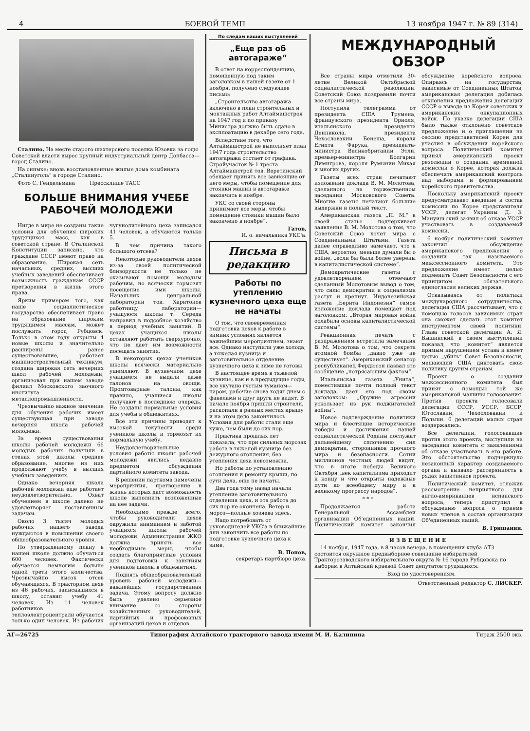4 БОЕВОЙ ТЕМП 13 ноября 1947 г. № 89 (314)
Сталино. На месте старого шахтерского поселка Юзовка за годы Советской власти вырос крупный индустриальный центр Донбасса—город Сталино.
На снимке: вновь восстановленные жилые дома комбината „Сталинуголь“ в городе Сталино.
Фото С. Гендельмана Пресcклише ТАСС
БОЛЬШЕ ВНИМАНИЯ УЧЕБЕ РАБОЧЕЙ МОЛОДЕЖИ
Нигде в мире не созданы такие условия для обучения широких трудящихся масс, как в советской стране. В Сталинской Конституции записано, что граждане СССР имеют право на образование. Широкая сеть начальных, средних, высших учебных заведений обеспечивает возможность гражданам СССР претворения в жизнь этого права.
Ярким примером того, как наше социалистическое государство обеспечивает право на образование широким трудящимся массам, может послужить город Рубцовск. Только в этом году открыты 4 новые школы и значительно расширены ранее существовавшие, работает машиностроительный техникум, создана широкая сеть вечерних школ рабочей молодежи, организован при нашем заводе филиал Московского заочного института металлопромышленности.
Чрезвычайно важное значение для обучения рабочих имеет существующая при заводе вечерняя школа рабочей молодежи.
За время существования школы рабочей молодежи 66 молодых рабочих получили в стенах этой школы среднее образование, многие из них продолжают учебу в высших учебных заведениях.
Однако вечерняя школа рабочей молодежи еще работает неудовлетворительно. Охват обучением в школе далеко не удовлетворяет поставленным задачам.
Около 3 тысяч молодых рабочих нашего завода нуждаются в повышении своего общеобразовательного уровня.
По утвержденному плану в нашей школе должно обучаться 600 человек. Фактически обучается немногим больше одной трети этого количества. Чрезвычайно высок отсев обучающихся. В тракторном цехе из 46 рабочих, записавшихся в школу, оставил учебу 41 человек. Из 11 человек работников теплоэлектроцентрали обучается только один человек. Из рабочих чугунолитейного цеха записался 41 человек, а обучаются только 5.
В чем причина такого большого отсева?
Некоторые руководители цехов из-за своей политической близорукости не только не оказывают помощи молодым рабочим, но всячески тормозят посещение ими школы. Начальник центральной лаборатории тов. Харитонов работницу лаборатории—учащуюся школы т. Середа направил в подсобное хозяйство в период учебных занятий. В цехах учащихся школы оставляют работать сверхурочно, что не дает им возможности посещать занятия.
В некоторых цехах учеников школы всячески материально ущемляют. В кузнечном цехе учащимся не выдали даже талонов на овощи. Промтоварные талоны, как правило, учащиеся школы получают в последнюю очередь. Не созданы нормальные условия для учебы в общежитиях.
Все эти причины приводят к высокой текучести среди учеников школы и тормозят их нормальную учебу.
Неудовлетворительные условия работы школы рабочей молодежи явились недавно предметом обсуждения партийного комитета завода.
В решении парткома намечены мероприятия, претворение в жизнь которых даст возможность школе выполнить возложенные на нее задачи.
Необходимо прежде всего, чтобы руководители цехов окружили вниманием и заботой учащихся школы рабочей молодежи. Администрация ЖКО должна принять все необходимые меры, чтобы создать благоприятные условия для подготовки к занятиям учеников школы в общежитиях.
Поднять общеобразовательный уровень рабочей молодежи—важнейшая государственная задача. Этому вопросу должно быть уделено серьезное внимание со стороны хозяйственных руководителей, партийных и профсоюзных организаций цехов и отделов.
По следам наших выступлений
„Еще раз об автогараже“
В ответ на корреспонденцию, помещенную под таким заголовком в нашей газете от 1 ноября, получено следующее письмо:
„Строительство автогаража включено в план строительных и монтажных работ Алтаймашстроя на 1947 год и по приказу Министра должно быть сдано в эксплоатацию в декабре сего года.
Вследствие того, что Алтаймашстрой не выполняет план 1947 года строительство автогаража отстает от графика. Стройучасток № 1 треста Алтаймашстрой тов. Веретинский обещает принять все зависящие от него меры, чтобы помещение для стоянки машин в автогараже закончить в ноябре.
УКС со своей стороны принимает все меры, чтобы помещение стоянки машин было закончено в ноябре“.
Гатов,
И. о. начальника УКС'а.
Письма в редакцию
Работы по утеплению кузнечного цеха еще не начаты
О том, что своевременная подготовка цехов к работе в зимних условиях является важнейшим мероприятием, знают все. Однако наступили уже холода, а тяжелая кузница и заготовительное отделение кузнечного цеха к зиме не готовы.
В настоящее время в тяжелой кузнице, как и в предыдущие годы, все укутано густым туманом—паром, рабочие снова ходят днем с факелами и друг друга не видят. В начале ноября пришли строители, раскопали в разных местах крышу и на этом дело закончилось. Условия для работы стали еще хуже, чем были до сих пор.
Практика прошлых лет показала, что при сильных морозах работа в тяжелой кузнице без дежурного отопления, без утепления цеха невозможна.
Но работы по установлению отопления и ремонту крыши, по сути дела, еще не начаты.
Два года тому назад начали утепление заготовительного отделения цеха, и эта работа до сих пор не окончена. Ветер и мороз—полные хозяева здесь.
Надо потребовать от руководителей УКС'а в ближайшие дни закончить все работы по подготовке кузнечного цеха к зиме.
В. Попов,
секретарь партбюро цеха.
МЕЖДУНАРОДНЫЙ ОБЗОР
Все страны мира отметили 30-летие Великой Октябрьской социалистической революции. Советский Союз поздравили почти все страны мира.
Поступила телеграмма от президента США Трумена, французского президента Ориоля, итальянского президента Денникола, президента Чехословакии Бенеша, короля Египта Фарука, президента-министра Великобритании Этли, премьер-министра Болгарии Димитрова, короля Румынии Михая и многих других.
Газеты всех стран печатают изложение доклада В. М. Молотова, сделанного на торжественном заседании Московского Совета. Многие газеты печатают большие выдержки и полный текст.
Американская газета „П. М.“ в своей статье подчеркивает заявление В. М. Молотова о том, что Советский Союз хочет мира с Соединенными Штатами. Газета далее справедливо замечает, что в США, вероятно, меньше думали бы о войне, „если бы были более уверены в капиталистической системе“.
Демократические газеты с удовлетворением отмечают сделанный Молотовым вывод о том, что силы демократии и социализма растут и крепнут. Индонезийская газета „Берита Индонезия“ самое изложение доклада помещает под заголовком: „Вторая мировая война ослабила основы капиталистической системы“.
Реакционная печать с раздражением встретила замечания В. М. Молотова о том, что секрета атомной бомбы „давно уже не существует“. Американский сенатор республиканец Фердюсон назвал это сообщение „потрясающим фактом“.
Итальянская газета „Унита“, поместившая почти полный текст доклада, дает его под своим заголовком: „Оружие агрессии ускользает из рук поджигателей войны“.
Новое подтверждение политики мира и блестящие исторические победы и достижения нашей социалистической Родины послужат дальнейшему сплочению сил демократии, сторонников прочного мира и безопасности. Сотни миллионов честных людей видят, что в итоге победы Великого Октября „век капитализма приходит к концу и что открыты надежные пути ко всеобщему миру и к великому прогрессу народов“.
* * *
Продолжается работа Генеральной Ассамблеи организации Об'единенных наций. Политический комитет закончил обсуждение корейского вопроса. Опираясь на государства, зависимые от Соединенных Штатов, американская делегация добилась отклонения предложения делегации СССР о выводе из Кореи советских и американских оккупационных войск. По указке делегации США было также отклонено советское предложение и о приглашении на сессию представителей Кореи для участия в обсуждении корейского вопроса. Политический комитет принял американский проект резолюции о создании временной комиссии о Корее, которая должна обеспечить американский контроль над выборами и формированием корейского правительства.
Поскольку американский проект предусматривает введение в состав комиссии по Корее представителя УССР, делегат Украины Д. З. Мануильский заявил об отказе УССР участвовать в создаваемой комиссии.
6 ноября политический комитет закончил обсуждение американского предложения о создании так называемого межсессионного комитета. Это предложение имеет целью подменить Совет Безопасности с его принципом обязательного единогласия великих держав.
Отказываясь от политики международного сотрудничества, делегация США рассчитывает, что с помощью голосов зависимых стран она сможет сделать этот комитет инструментом своей политики. Глава советской делегации А. Я. Вышинский в своем выступлении показал, что „комитет“ является прямым нарушением устава и имеет целью „убить“ Совет Безопасности, мешающий США диктовать свою политику другим странам.
Проект о создании межсессионного комитета был принят с помощью той же американской машины голосования. Против проекта голосовали делегации СССР, УССР, БССР, Югославии, Чехословакии и Польши. 6 делегаций малых стран воздержались.
Все делегации, голосовавшие против этого проекта, выступили на заседании комитета с заявлениями об отказе участвовать в его работе. Это обстоятельство подчеркнуло незаконный характер создаваемого органа и вызвало растерянность в рядах защитников проекта.
Политический комитет, отложив рассмотрение неприятного для англо-американцев испанского вопроса, теперь приступил к обсуждению вопроса о приеме новых членов в состав организации Об'единенных наций.
В. Гришанин.
ИЗВЕЩЕНИЕ
14 ноября, 1947 года, в 8 часов вечера, в помещении клуба АТЗ состоится окружное предвыборное совещание избирателей Тракторозаводского избирательного округа № 16 города Рубцовска по выборам в Алтайский краевой Совет депутатов трудящихся.
Вход по удостоверениям.
Ответственный редактор С. ЛИСКЕР.
АГ—26725 Типография Алтайского тракторного завода имени М. И. Калинина Тираж 2500 экз.